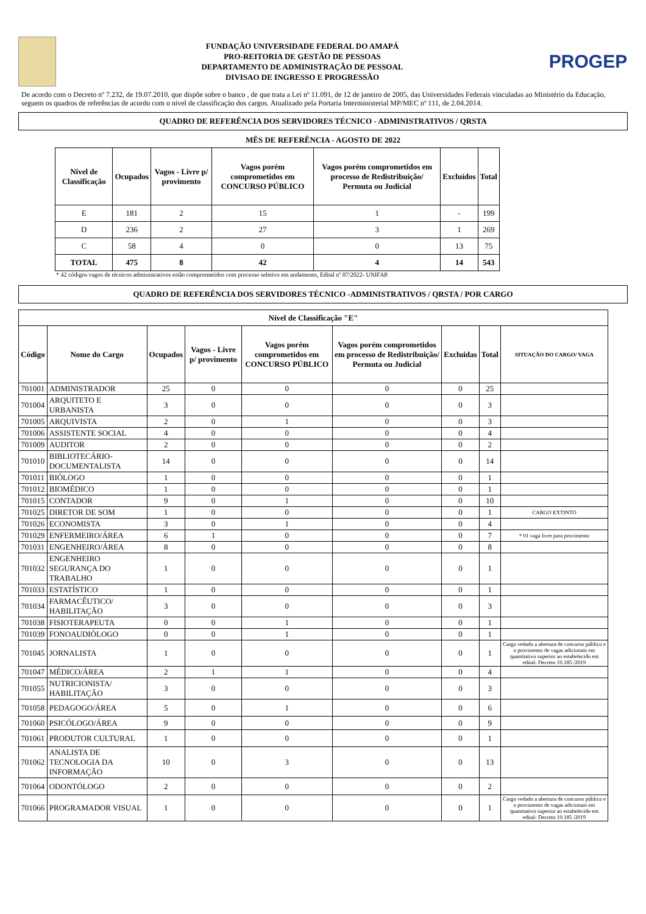FUNDAÇÃO UNIVERSIDADE FEDERAL DO AMAPÁ
PRO-REITORIA DE GESTÃO DE PESSOAS
DEPARTAMENTO DE ADMINISTRAÇÃO DE PESSOAL
DIVISAO DE INGRESSO E PROGRESSÃO
PROGEP
De acordo com o Decreto nº 7.232, de 19.07.2010, que dispõe sobre o banco , de que trata a Lei nº 11.091, de 12 de janeiro de 2005, das Universidades Federais vinculadas ao Ministério da Educação, seguem os quadros de referências de acordo com o nível de classificação dos cargos. Atualizado pela Portaria Interministerial MP/MEC nº 111, de 2.04.2014.
QUADRO DE REFERÊNCIA DOS SERVIDORES TÉCNICO - ADMINISTRATIVOS / QRSTA
MÊS DE REFERÊNCIA - AGOSTO DE 2022
| Nivel de Classificação | Ocupados | Vagos - Livre p/ provimento | Vagos porém comprometidos em CONCURSO PÚBLICO | Vagos porém comprometidos em processo de Redistribuição/ Permuta ou Judicial | Excluídos | Total |
| --- | --- | --- | --- | --- | --- | --- |
| E | 181 | 2 | 15 | 1 | - | 199 |
| D | 236 | 2 | 27 | 3 | 1 | 269 |
| C | 58 | 4 | 0 | 0 | 13 | 75 |
| TOTAL | 475 | 8 | 42 | 4 | 14 | 543 |
* 42 códigos vagos de técnicos administrativos estão comprometidos com processo seletivo em andamento, Edital nº 07/2022- UNIFAP.
QUADRO DE REFERÊNCIA DOS SERVIDORES TÉCNICO -ADMINISTRATIVOS / QRSTA / POR CARGO
| Nível de Classificação "E" | | | | | | | | |
| --- | --- | --- | --- | --- | --- | --- | --- | --- |
| Código | Nome do Cargo | Ocupados | Vagos - Livre p/ provimento | Vagos porém comprometidos em CONCURSO PÚBLICO | Vagos porém comprometidos em processo de Redistribuição/ Permuta ou Judicial | Excluidas | Total | SITUAÇÃO DO CARGO/ VAGA |
| 701001 | ADMINISTRADOR | 25 | 0 | 0 | 0 | 0 | 25 | |
| 701004 | ARQUITETO E URBANISTA | 3 | 0 | 0 | 0 | 0 | 3 | |
| 701005 | ARQUIVISTA | 2 | 0 | 1 | 0 | 0 | 3 | |
| 701006 | ASSISTENTE SOCIAL | 4 | 0 | 0 | 0 | 0 | 4 | |
| 701009 | AUDITOR | 2 | 0 | 0 | 0 | 0 | 2 | |
| 701010 | BIBLIOTECÁRIO-DOCUMENTALISTA | 14 | 0 | 0 | 0 | 0 | 14 | |
| 701011 | BIÓLOGO | 1 | 0 | 0 | 0 | 0 | 1 | |
| 701012 | BIOMÉDICO | 1 | 0 | 0 | 0 | 0 | 1 | |
| 701015 | CONTADOR | 9 | 0 | 1 | 0 | 0 | 10 | |
| 701025 | DIRETOR DE SOM | 1 | 0 | 0 | 0 | 0 | 1 | CARGO EXTINTO |
| 701026 | ECONOMISTA | 3 | 0 | 1 | 0 | 0 | 4 | |
| 701029 | ENFERMEIRO/ÁREA | 6 | 1 | 0 | 0 | 0 | 7 | * 01 vaga livre para provimento |
| 701031 | ENGENHEIRO/ÁREA | 8 | 0 | 0 | 0 | 0 | 8 | |
| 701032 | ENGENHEIRO SEGURANÇA DO TRABALHO | 1 | 0 | 0 | 0 | 0 | 1 | |
| 701033 | ESTATÍSTICO | 1 | 0 | 0 | 0 | 0 | 1 | |
| 701034 | FARMACÊUTICO/ HABILITAÇÃO | 3 | 0 | 0 | 0 | 0 | 3 | |
| 701038 | FISIOTERAPEUTA | 0 | 0 | 1 | 0 | 0 | 1 | |
| 701039 | FONOAUDIÓLOGO | 0 | 0 | 1 | 0 | 0 | 1 | |
| 701045 | JORNALISTA | 1 | 0 | 0 | 0 | 0 | 1 | Cargo vedado a abertura de concurso público e o provimento de vagas adicionais em quantitativo superior ao estabelecido em edital- Decreto 10.185 /2019 |
| 701047 | MÉDICO/ÁREA | 2 | 1 | 1 | 0 | 0 | 4 | |
| 701055 | NUTRICIONISTA/ HABILITAÇÃO | 3 | 0 | 0 | 0 | 0 | 3 | |
| 701058 | PEDAGOGO/ÁREA | 5 | 0 | 1 | 0 | 0 | 6 | |
| 701060 | PSICÓLOGO/ÁREA | 9 | 0 | 0 | 0 | 0 | 9 | |
| 701061 | PRODUTOR CULTURAL | 1 | 0 | 0 | 0 | 0 | 1 | |
| 701062 | ANALISTA DE TECNOLOGIA DA INFORMAÇÃO | 10 | 0 | 3 | 0 | 0 | 13 | |
| 701064 | ODONTÓLOGO | 2 | 0 | 0 | 0 | 0 | 2 | |
| 701066 | PROGRAMADOR VISUAL | 1 | 0 | 0 | 0 | 0 | 1 | Cargo vedado a abertura de concurso público e o provimento de vagas adicionais em quantitativo superior ao estabelecido em edital- Decreto 10.185 /2019 |